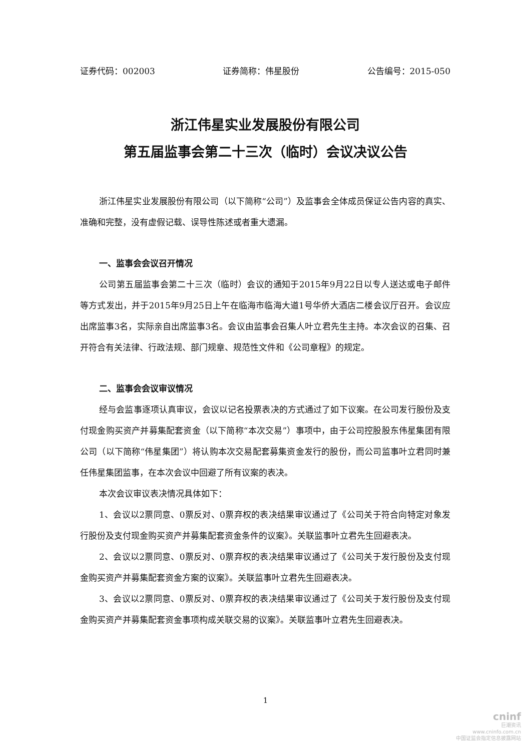证券代码：002003 证券简称：伟星股份 公告编号：2015-050
浙江伟星实业发展股份有限公司
第五届监事会第二十三次（临时）会议决议公告
浙江伟星实业发展股份有限公司（以下简称“公司”）及监事会全体成员保证公告内容的真实、准确和完整，没有虚假记载、误导性陈述或者重大遗漏。
一、监事会会议召开情况
公司第五届监事会第二十三次（临时）会议的通知于2015年9月22日以专人送达或电子邮件等方式发出，并于2015年9月25日上午在临海市临海大道1号华侨大酒店二楼会议厅召开。会议应出席监事3名，实际亲自出席监事3名。会议由监事会召集人叶立君先生主持。本次会议的召集、召开符合有关法律、行政法规、部门规章、规范性文件和《公司章程》的规定。
二、监事会会议审议情况
经与会监事逐项认真审议，会议以记名投票表决的方式通过了如下议案。在公司发行股份及支付现金购买资产并募集配套资金（以下简称“本次交易”）事项中，由于公司控股股东伟星集团有限公司（以下简称“伟星集团”）将认购本次交易配套募集资金发行的股份，而公司监事叶立君同时兼任伟星集团监事，在本次会议中回避了所有议案的表决。
本次会议审议表决情况具体如下：
1、会议以2票同意、0票反对、0票弃权的表决结果审议通过了《公司关于符合向特定对象发行股份及支付现金购买资产并募集配套资金条件的议案》。关联监事叶立君先生回避表决。
2、会议以2票同意、0票反对、0票弃权的表决结果审议通过了《公司关于发行股份及支付现金购买资产并募集配套资金方案的议案》。关联监事叶立君先生回避表决。
3、会议以2票同意、0票反对、0票弃权的表决结果审议通过了《公司关于发行股份及支付现金购买资产并募集配套资金事项构成关联交易的议案》。关联监事叶立君先生回避表决。
1
cninf
巨潮资讯
www.cninfo.com.cn
中国证监会指定信息披露网站